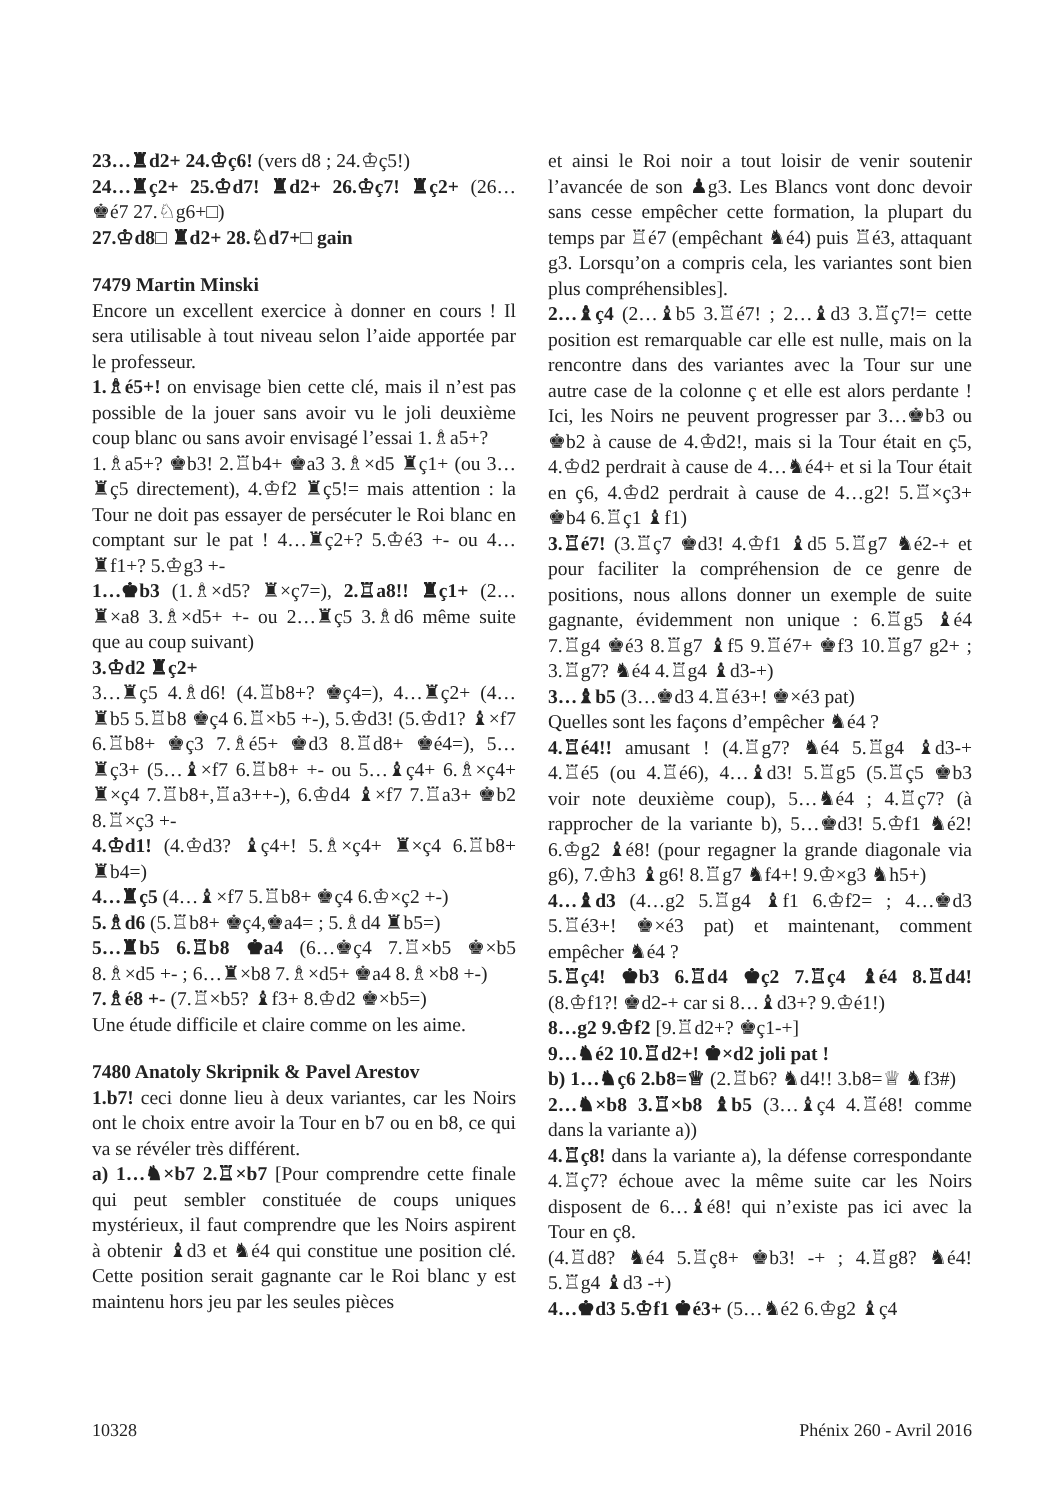23…♜d2+ 24.♔ç6! (vers d8 ; 24.♔ç5!)
24…♜ç2+ 25.♔d7! ♜d2+ 26.♔ç7! ♜ç2+ (26…♚é7 27.♘g6+□)
27.♔d8□ ♜d2+ 28.♘d7+□ gain
7479 Martin Minski
Encore un excellent exercice à donner en cours ! Il sera utilisable à tout niveau selon l’aide apportée par le professeur.
1.♗é5+! on envisage bien cette clé, mais il n’est pas possible de la jouer sans avoir vu le joli deuxième coup blanc ou sans avoir envisagé l’essai 1.♗a5+?
1.♗a5+? ♚b3! 2.♖b4+ ♚a3 3.♗×d5 ♜ç1+ (ou 3…♜ç5 directement), 4.♔f2 ♜ç5!= mais attention : la Tour ne doit pas essayer de persécuter le Roi blanc en comptant sur le pat ! 4…♜ç2+? 5.♔é3 +- ou 4…♜f1+? 5.♔g3 +-
1…♚b3 (1.♗×d5? ♜×ç7=), 2.♖a8!! ♜ç1+ (2…♜×a8 3.♗×d5+ +- ou 2…♜ç5 3.♗d6 même suite que au coup suivant)
3.♔d2 ♜ç2+
3…♜ç5 4.♗d6! (4.♖b8+? ♚ç4=), 4…♜ç2+ (4…♜b5 5.♖b8 ♚ç4 6.♖×b5 +-), 5.♔d3! (5.♔d1? ♝×f7 6.♖b8+ ♚ç3 7.♗é5+ ♚d3 8.♖d8+ ♚é4=), 5…♜ç3+ (5…♝×f7 6.♖b8+ +- ou 5…♝ç4+ 6.♗×ç4+ ♜×ç4 7.♖b8+,♖a3++-), 6.♔d4 ♝×f7 7.♖a3+ ♚b2 8.♖×ç3 +-
4.♔d1! (4.♔d3? ♝ç4+! 5.♗×ç4+ ♜×ç4 6.♖b8+ ♜b4=)
4…♜ç5 (4…♝×f7 5.♖b8+ ♚ç4 6.♔×ç2 +-)
5.♗d6 (5.♖b8+ ♚ç4,♚a4= ; 5.♗d4 ♜b5=)
5…♜b5 6.♖b8 ♚a4 (6…♚ç4 7.♖×b5 ♚×b5 8.♗×d5 +- ; 6…♜×b8 7.♗×d5+ ♚a4 8.♗×b8 +-)
7.♗é8 +- (7.♖×b5? ♝f3+ 8.♔d2 ♚×b5=)
Une étude difficile et claire comme on les aime.
7480 Anatoly Skripnik & Pavel Arestov
1.b7! ceci donne lieu à deux variantes, car les Noirs ont le choix entre avoir la Tour en b7 ou en b8, ce qui va se révéler très différent.
a) 1…♞×b7 2.♖×b7 [Pour comprendre cette finale qui peut sembler constituée de coups uniques mystérieux, il faut comprendre que les Noirs aspirent à obtenir ♝d3 et ♞é4 qui constitue une position clé. Cette position serait gagnante car le Roi blanc y est maintenu hors jeu par les seules pièces
et ainsi le Roi noir a tout loisir de venir soutenir l’avancée de son ♟g3. Les Blancs vont donc devoir sans cesse empêcher cette formation, la plupart du temps par ♖é7 (empêchant ♞é4) puis ♖é3, attaquant g3. Lorsqu’on a compris cela, les variantes sont bien plus compréhensibles].
2…♝ç4 (2…♝b5 3.♖é7! ; 2…♝d3 3.♖ç7!= cette position est remarquable car elle est nulle, mais on la rencontre dans des variantes avec la Tour sur une autre case de la colonne ç et elle est alors perdante ! Ici, les Noirs ne peuvent progresser par 3…♚b3 ou ♚b2 à cause de 4.♔d2!, mais si la Tour était en ç5, 4.♔d2 perdrait à cause de 4…♞é4+ et si la Tour était en ç6, 4.♔d2 perdrait à cause de 4…g2! 5.♖×ç3+ ♚b4 6.♖ç1 ♝f1)
3.♖é7! (3.♖ç7 ♚d3! 4.♔f1 ♝d5 5.♖g7 ♞é2-+ et pour faciliter la compréhension de ce genre de positions, nous allons donner un exemple de suite gagnante, évidemment non unique : 6.♖g5 ♝é4 7.♖g4 ♚é3 8.♖g7 ♝f5 9.♖é7+ ♚f3 10.♖g7 g2+ ; 3.♖g7? ♞é4 4.♖g4 ♝d3-+)
3…♝b5 (3…♚d3 4.♖é3+! ♚×é3 pat)
Quelles sont les façons d’empêcher ♞é4 ?
4.♖é4!! amusant ! (4.♖g7? ♞é4 5.♖g4 ♝d3-+ 4.♖é5 (ou 4.♖é6), 4…♝d3! 5.♖g5 (5.♖ç5 ♚b3 voir note deuxième coup), 5…♞é4 ; 4.♖ç7? (à rapprocher de la variante b), 5…♚d3! 5.♔f1 ♞é2! 6.♔g2 ♝é8! (pour regagner la grande diagonale via g6), 7.♔h3 ♝g6! 8.♖g7 ♞f4+! 9.♔×g3 ♞h5+)
4…♝d3 (4…g2 5.♖g4 ♝f1 6.♔f2= ; 4…♚d3 5.♖é3+! ♚×é3 pat) et maintenant, comment empêcher ♞é4 ?
5.♖ç4! ♚b3 6.♖d4 ♚ç2 7.♖ç4 ♝é4 8.♖d4! (8.♔f1?! ♚d2-+ car si 8…♝d3+? 9.♔é1!)
8…g2 9.♔f2 [9.♖d2+? ♚ç1-+]
9…♞é2 10.♖d2+! ♚×d2 joli pat !
b) 1…♞ç6 2.b8=♕ (2.♖b6? ♞d4!! 3.b8=♕ ♞f3#)
2…♞×b8 3.♖×b8 ♝b5 (3…♝ç4 4.♖é8! comme dans la variante a))
4.♖ç8! dans la variante a), la défense correspondante 4.♖ç7? échoue avec la même suite car les Noirs disposent de 6…♝é8! qui n’existe pas ici avec la Tour en ç8.
(4.♖d8? ♞é4 5.♖ç8+ ♚b3! -+ ; 4.♖g8? ♞é4! 5.♖g4 ♝d3 -+)
4…♚d3 5.♔f1 ♚é3+ (5…♞é2 6.♔g2 ♝ç4
10328 Phénix 260 - Avril 2016